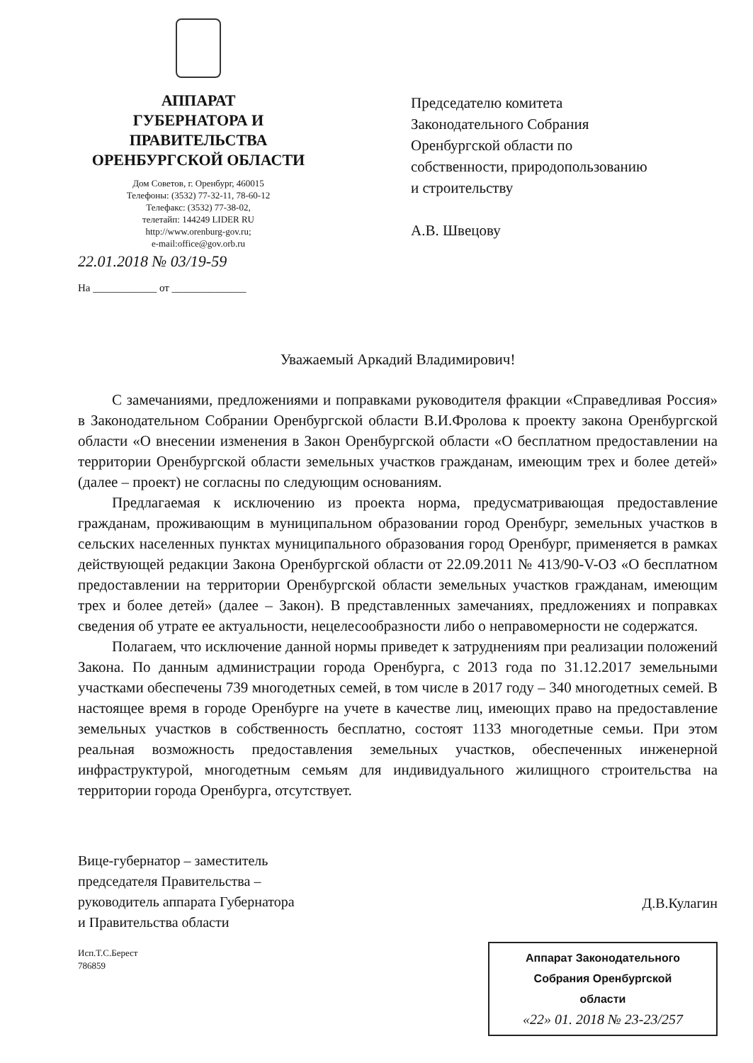АППАРАТ
ГУБЕРНАТОРА И
ПРАВИТЕЛЬСТВА
ОРЕНБУРГСКОЙ ОБЛАСТИ
Дом Советов, г. Оренбург, 460015
Телефоны: (3532) 77-32-11, 78-60-12
Телефакс: (3532) 77-38-02,
телетайп: 144249 LIDER RU
http://www.orenburg-gov.ru;
e-mail:office@gov.orb.ru
22.01.2018 № 03/19-59
На ____________ от ______________
Председателю комитета
Законодательного Собрания
Оренбургской области по
собственности, природопользованию
и строительству
А.В. Швецову
Уважаемый Аркадий Владимирович!
С замечаниями, предложениями и поправками руководителя фракции «Справедливая Россия» в Законодательном Собрании Оренбургской области В.И.Фролова к проекту закона Оренбургской области «О внесении изменения в Закон Оренбургской области «О бесплатном предоставлении на территории Оренбургской области земельных участков гражданам, имеющим трех и более детей» (далее – проект) не согласны по следующим основаниям.
Предлагаемая к исключению из проекта норма, предусматривающая предоставление гражданам, проживающим в муниципальном образовании город Оренбург, земельных участков в сельских населенных пунктах муниципального образования город Оренбург, применяется в рамках действующей редакции Закона Оренбургской области от 22.09.2011 № 413/90-V-ОЗ «О бесплатном предоставлении на территории Оренбургской области земельных участков гражданам, имеющим трех и более детей» (далее – Закон). В представленных замечаниях, предложениях и поправках сведения об утрате ее актуальности, нецелесообразности либо о неправомерности не содержатся.
Полагаем, что исключение данной нормы приведет к затруднениям при реализации положений Закона. По данным администрации города Оренбурга, с 2013 года по 31.12.2017 земельными участками обеспечены 739 многодетных семей, в том числе в 2017 году – 340 многодетных семей. В настоящее время в городе Оренбурге на учете в качестве лиц, имеющих право на предоставление земельных участков в собственность бесплатно, состоят 1133 многодетные семьи. При этом реальная возможность предоставления земельных участков, обеспеченных инженерной инфраструктурой, многодетным семьям для индивидуального жилищного строительства на территории города Оренбурга, отсутствует.
Вице-губернатор – заместитель
председателя Правительства –
руководитель аппарата Губернатора
и Правительства области
Исп.Т.С.Берест
786859
Д.В.Кулагин
Аппарат Законодательного
Собрания Оренбургской
области
«22» 01. 2018 № 23-23/257